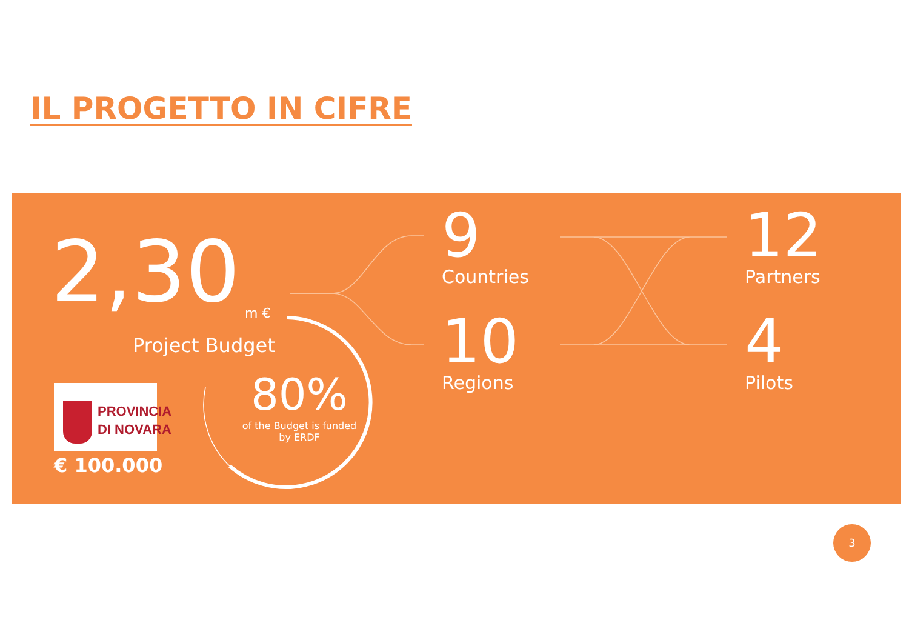IL PROGETTO IN CIFRE
2,30 m €
Project Budget
PROVINCIA
DI NOVARA
€ 100.000
80%
of the Budget is funded
by ERDF
9
Countries
10
Regions
12
Partners
4
Pilots
3